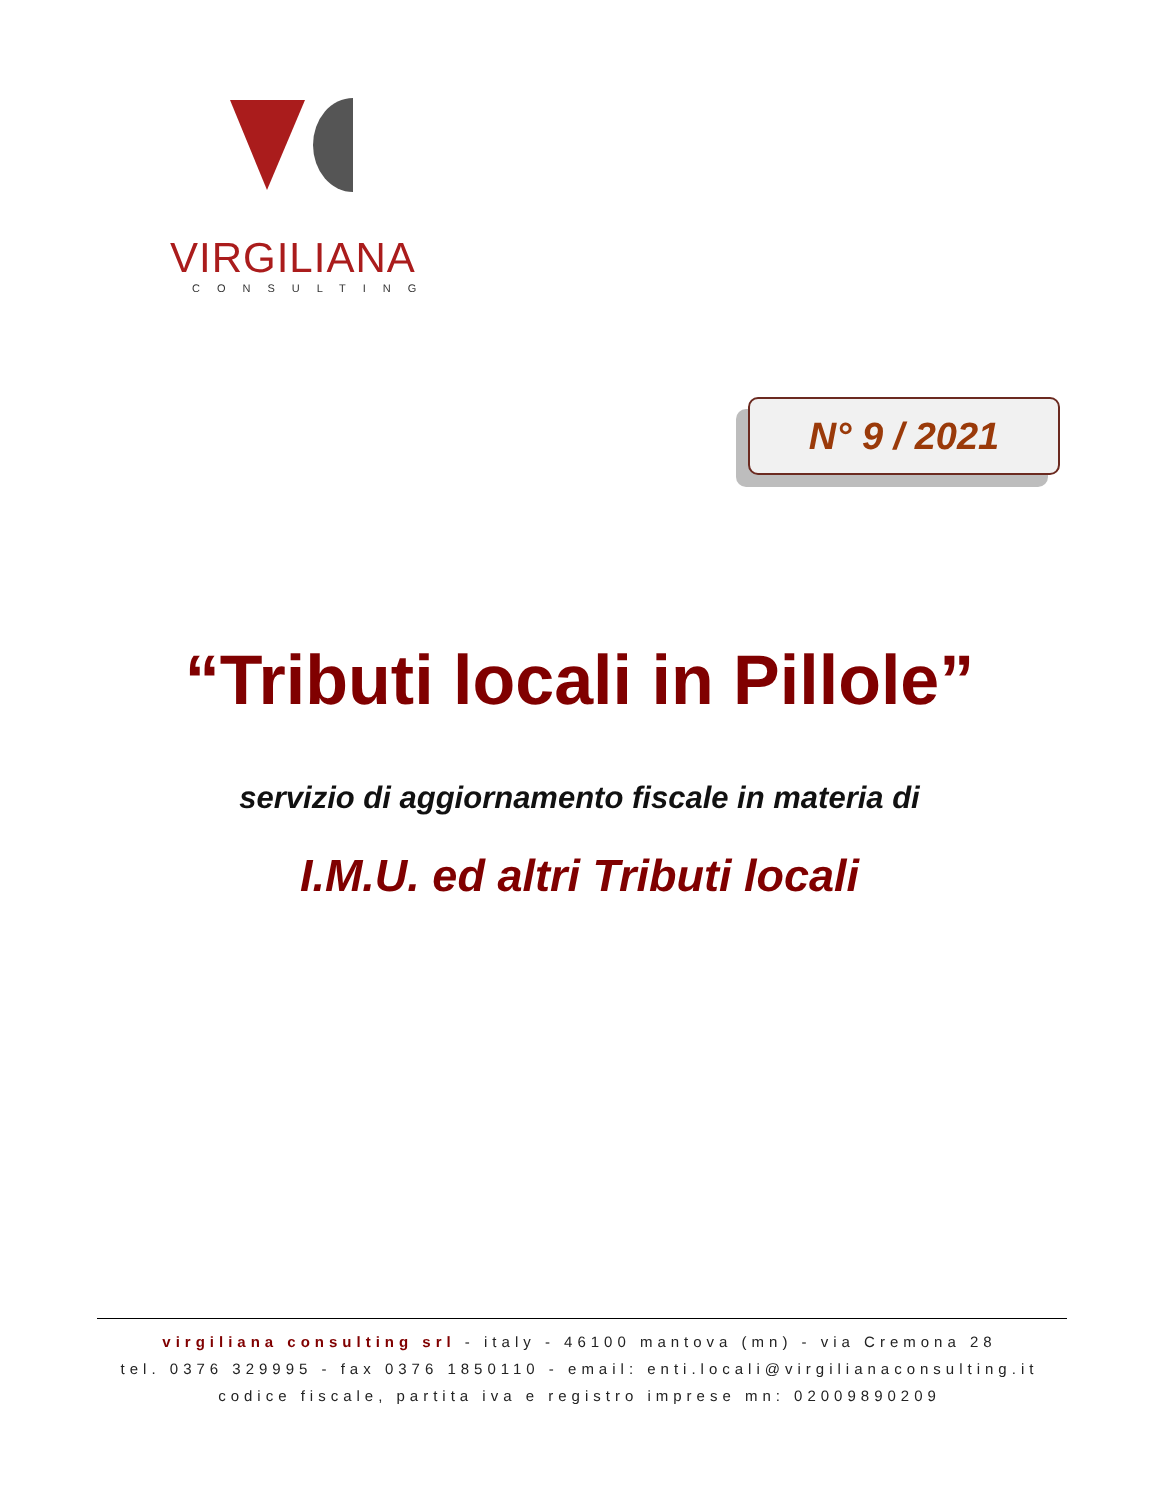VIRGILIANA
CONSULTING
N° 9 / 2021
“Tributi locali in Pillole”
servizio di aggiornamento fiscale in materia di
I.M.U. ed altri Tributi locali
virgiliana consulting srl - italy - 46100 mantova (mn) - via Cremona 28
tel. 0376 329995 - fax 0376 1850110 - email: enti.locali@virgilianaconsulting.it
codice fiscale, partita iva e registro imprese mn: 02009890209